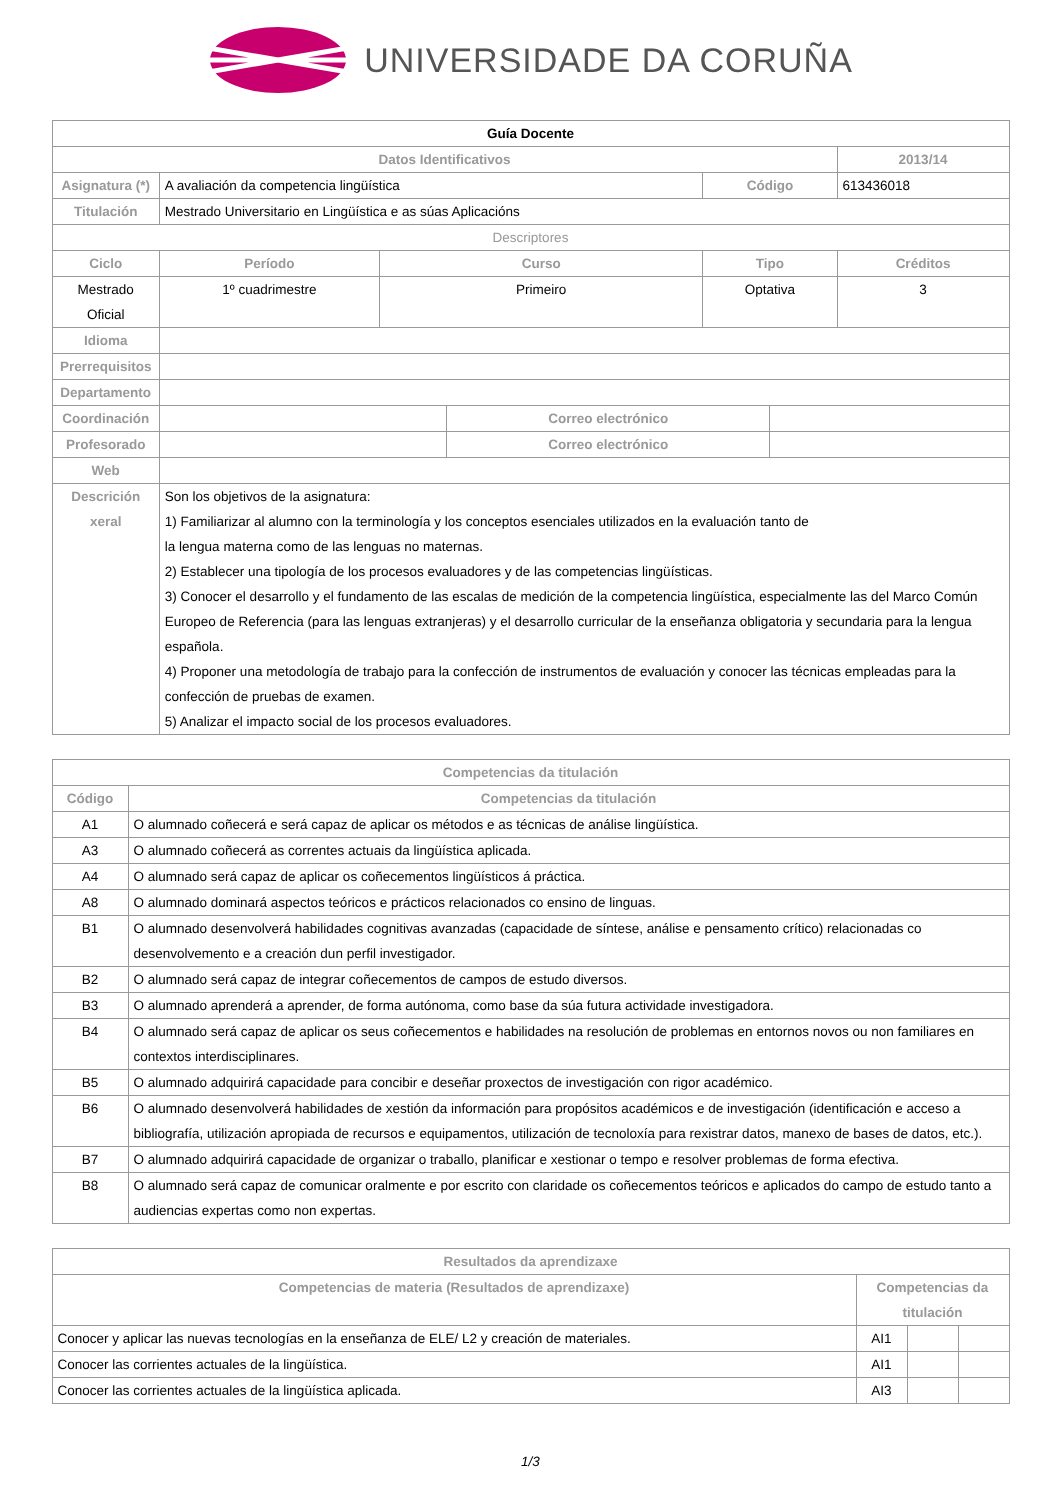UNIVERSIDADE DA CORUÑA
| Guía Docente | | | | | | | |
| Datos Identificativos | | | | | | | 2013/14 |
| Asignatura (*) | A avaliación da competencia lingüística | | | | Código | | 613436018 |
| Titulación | Mestrado Universitario en Lingüística e as súas Aplicacións | | | | | | |
| Descriptores | | | | | | | |
| Ciclo | | Período | Curso | | Tipo | | Créditos |
| Mestrado Oficial | | 1º cuadrimestre | Primeiro | | Optativa | | 3 |
| Idioma | | | | | | | |
| Prerrequisitos | | | | | | | |
| Departamento | | | | | | | |
| Coordinación | | | | Correo electrónico | | | |
| Profesorado | | | | Correo electrónico | | | |
| Web | | | | | | | |
| Descrición xeral | Son los objetivos de la asignatura: 1) Familiarizar al alumno con la terminología y los conceptos esenciales utilizados en la evaluación tanto de la lengua materna como de las lenguas no maternas. 2) Establecer una tipología de los procesos evaluadores y de las competencias lingüísticas. 3) Conocer el desarrollo y el fundamento de las escalas de medición de la competencia lingüística, especialmente las del Marco Común Europeo de Referencia (para las lenguas extranjeras) y el desarrollo curricular de la enseñanza obligatoria y secundaria para la lengua española. 4) Proponer una metodología de trabajo para la confección de instrumentos de evaluación y conocer las técnicas empleadas para la confección de pruebas de examen. 5) Analizar el impacto social de los procesos evaluadores. | | | | | | |
| Competencias da titulación | |
| --- | --- |
| Código | Competencias da titulación |
| A1 | O alumnado coñecerá e será capaz de aplicar os métodos e as técnicas de análise lingüística. |
| A3 | O alumnado coñecerá as correntes actuais da lingüística aplicada. |
| A4 | O alumnado será capaz de aplicar os coñecementos lingüísticos á práctica. |
| A8 | O alumnado dominará aspectos teóricos e prácticos relacionados co ensino de linguas. |
| B1 | O alumnado desenvolverá habilidades cognitivas avanzadas (capacidade de síntese, análise e pensamento crítico) relacionadas co desenvolvemento e a creación dun perfil investigador. |
| B2 | O alumnado será capaz de integrar coñecementos de campos de estudo diversos. |
| B3 | O alumnado aprenderá a aprender, de forma autónoma, como base da súa futura actividade investigadora. |
| B4 | O alumnado será capaz de aplicar os seus coñecementos e habilidades na resolución de problemas en entornos novos ou non familiares en contextos interdisciplinares. |
| B5 | O alumnado adquirirá capacidade para concibir e deseñar proxectos de investigación con rigor académico. |
| B6 | O alumnado desenvolverá habilidades de xestión da información para propósitos académicos e de investigación (identificación e acceso a bibliografía, utilización apropiada de recursos e equipamentos, utilización de tecnoloxía para rexistrar datos, manexo de bases de datos, etc.). |
| B7 | O alumnado adquirirá capacidade de organizar o traballo, planificar e xestionar o tempo e resolver problemas de forma efectiva. |
| B8 | O alumnado será capaz de comunicar oralmente e por escrito con claridade os coñecementos teóricos e aplicados do campo de estudo tanto a audiencias expertas como non expertas. |
| Resultados da aprendizaxe | | | |
| --- | --- | --- | --- |
| Competencias de materia (Resultados de aprendizaxe) | Competencias da titulación | | |
| Conocer y aplicar las nuevas tecnologías en la enseñanza de ELE/ L2 y creación de materiales. | AI1 | | |
| Conocer las corrientes actuales de la lingüística. | AI1 | | |
| Conocer las corrientes actuales de la lingüística aplicada. | AI3 | | |
1/3